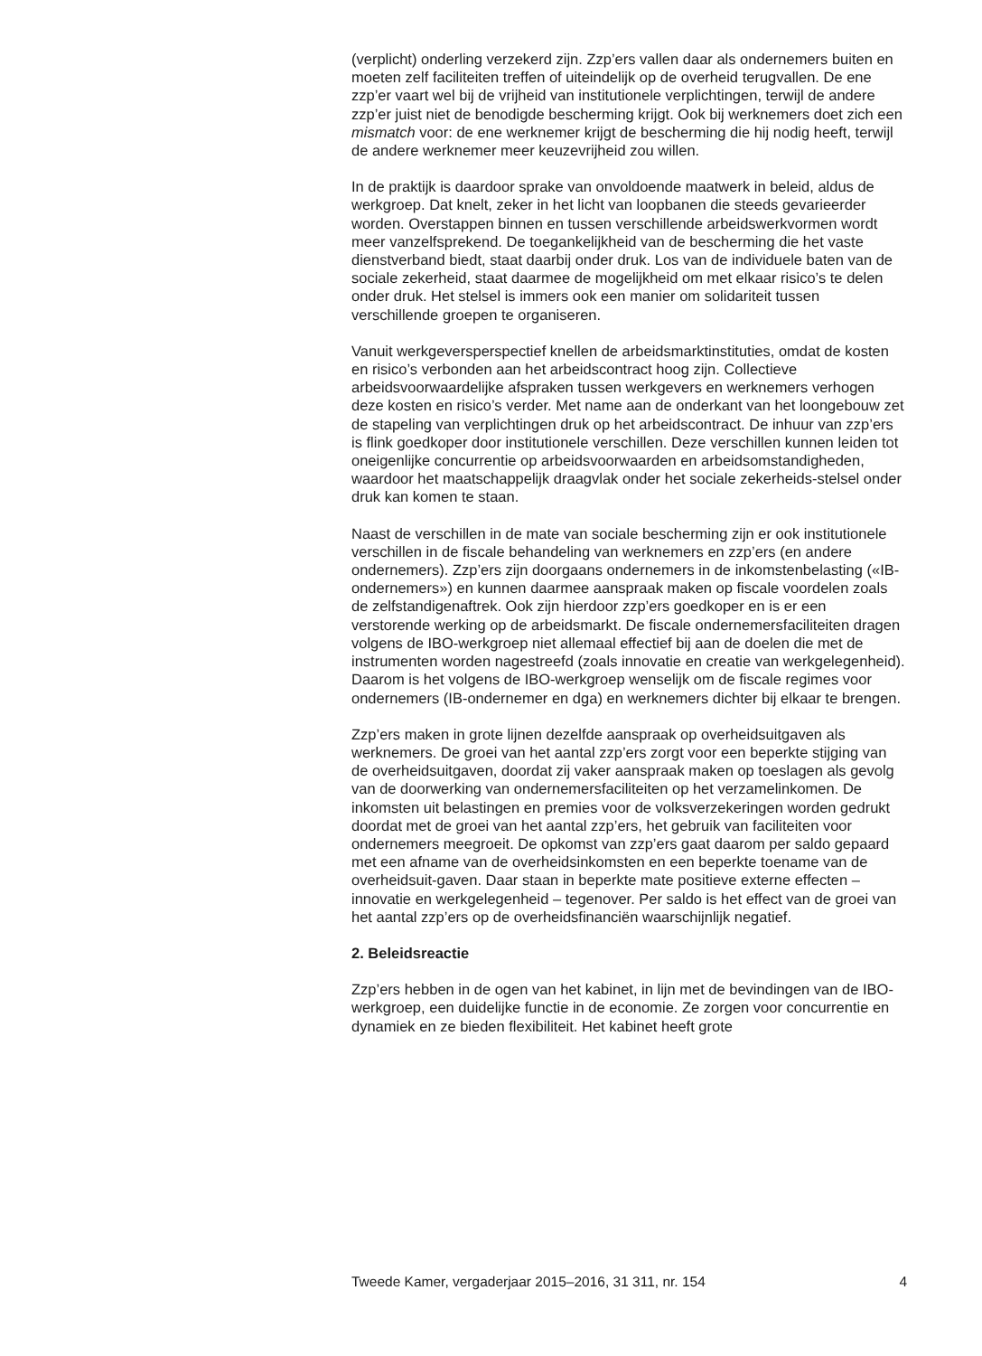(verplicht) onderling verzekerd zijn. Zzp’ers vallen daar als ondernemers buiten en moeten zelf faciliteiten treffen of uiteindelijk op de overheid terugvallen. De ene zzp’er vaart wel bij de vrijheid van institutionele verplichtingen, terwijl de andere zzp’er juist niet de benodigde bescherming krijgt. Ook bij werknemers doet zich een mismatch voor: de ene werknemer krijgt de bescherming die hij nodig heeft, terwijl de andere werknemer meer keuzevrijheid zou willen.
In de praktijk is daardoor sprake van onvoldoende maatwerk in beleid, aldus de werkgroep. Dat knelt, zeker in het licht van loopbanen die steeds gevarieerder worden. Overstappen binnen en tussen verschillende arbeidswerkvormen wordt meer vanzelfsprekend. De toegankelijkheid van de bescherming die het vaste dienstverband biedt, staat daarbij onder druk. Los van de individuele baten van de sociale zekerheid, staat daarmee de mogelijkheid om met elkaar risico’s te delen onder druk. Het stelsel is immers ook een manier om solidariteit tussen verschillende groepen te organiseren.
Vanuit werkgeversperspectief knellen de arbeidsmarktinstituties, omdat de kosten en risico’s verbonden aan het arbeidscontract hoog zijn. Collectieve arbeidsvoorwaardelijke afspraken tussen werkgevers en werknemers verhogen deze kosten en risico’s verder. Met name aan de onderkant van het loongebouw zet de stapeling van verplichtingen druk op het arbeidscontract. De inhuur van zzp’ers is flink goedkoper door institutionele verschillen. Deze verschillen kunnen leiden tot oneigenlijke concurrentie op arbeidsvoorwaarden en arbeidsomstandigheden, waardoor het maatschappelijk draagvlak onder het sociale zekerheids-stelsel onder druk kan komen te staan.
Naast de verschillen in de mate van sociale bescherming zijn er ook institutionele verschillen in de fiscale behandeling van werknemers en zzp’ers (en andere ondernemers). Zzp’ers zijn doorgaans ondernemers in de inkomstenbelasting («IB-ondernemers») en kunnen daarmee aanspraak maken op fiscale voordelen zoals de zelfstandigenaftrek. Ook zijn hierdoor zzp’ers goedkoper en is er een verstorende werking op de arbeidsmarkt. De fiscale ondernemersfaciliteiten dragen volgens de IBO-werkgroep niet allemaal effectief bij aan de doelen die met de instrumenten worden nagestreefd (zoals innovatie en creatie van werkgelegenheid). Daarom is het volgens de IBO-werkgroep wenselijk om de fiscale regimes voor ondernemers (IB-ondernemer en dga) en werknemers dichter bij elkaar te brengen.
Zzp’ers maken in grote lijnen dezelfde aanspraak op overheidsuitgaven als werknemers. De groei van het aantal zzp’ers zorgt voor een beperkte stijging van de overheidsuitgaven, doordat zij vaker aanspraak maken op toeslagen als gevolg van de doorwerking van ondernemersfaciliteiten op het verzamelinkomen. De inkomsten uit belastingen en premies voor de volksverzekeringen worden gedrukt doordat met de groei van het aantal zzp’ers, het gebruik van faciliteiten voor ondernemers meegroeit. De opkomst van zzp’ers gaat daarom per saldo gepaard met een afname van de overheidsinkomsten en een beperkte toename van de overheidsuit-gaven. Daar staan in beperkte mate positieve externe effecten – innovatie en werkgelegenheid – tegenover. Per saldo is het effect van de groei van het aantal zzp’ers op de overheidsfinanciën waarschijnlijk negatief.
2. Beleidsreactie
Zzp’ers hebben in de ogen van het kabinet, in lijn met de bevindingen van de IBO-werkgroep, een duidelijke functie in de economie. Ze zorgen voor concurrentie en dynamiek en ze bieden flexibiliteit. Het kabinet heeft grote
Tweede Kamer, vergaderjaar 2015–2016, 31 311, nr. 154 4